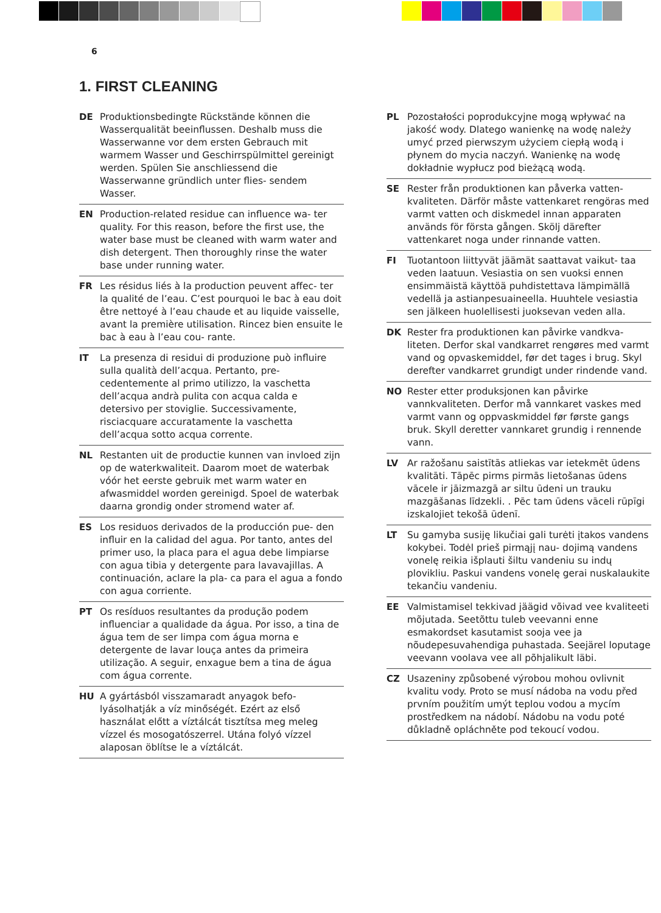6
1. FIRST CLEANING
DE Produktionsbedingte Rückstände können die Wasserqualität beeinflussen. Deshalb muss die Wasserwanne vor dem ersten Gebrauch mit warmem Wasser und Geschirrspülmittel gereinigt werden. Spülen Sie anschliessend die Wasserwanne gründlich unter flies- sendem Wasser.
EN Production-related residue can influence wa- ter quality. For this reason, before the first use, the water base must be cleaned with warm water and dish detergent. Then thoroughly rinse the water base under running water.
FR Les résidus liés à la production peuvent affec- ter la qualité de l’eau. C’est pourquoi le bac à eau doit être nettoyé à l’eau chaude et au liquide vaisselle, avant la première utilisation. Rincez bien ensuite le bac à eau à l’eau cou- rante.
IT La presenza di residui di produzione può influire sulla qualità dell’acqua. Pertanto, pre- cedentemente al primo utilizzo, la vaschetta dell’acqua andrà pulita con acqua calda e detersivo per stoviglie. Successivamente, risciacquare accuratamente la vaschetta dell’acqua sotto acqua corrente.
NL Restanten uit de productie kunnen van invloed zijn op de waterkwaliteit. Daarom moet de waterbak vóór het eerste gebruik met warm water en afwasmiddel worden gereinigd. Spoel de waterbak daarna grondig onder stromend water af.
ES Los residuos derivados de la producción pue- den influir en la calidad del agua. Por tanto, antes del primer uso, la placa para el agua debe limpiarse con agua tibia y detergente para lavavajillas. A continuación, aclare la pla- ca para el agua a fondo con agua corriente.
PT Os resíduos resultantes da produção podem influenciar a qualidade da água. Por isso, a tina de água tem de ser limpa com água morna e detergente de lavar louça antes da primeira utilização. A seguir, enxague bem a tina de água com água corrente.
HU A gyártásból visszamaradt anyagok befo- lyásolhatják a víz minőségét. Ezért az első használat előtt a víztálcát tisztítsa meg meleg vízzel és mosogatószerrel. Utána folyó vízzel alaposan öblítse le a víztálcát.
PL Pozostałości poprodukcyjne mogą wpływać na jakość wody. Dlatego wanienkę na wodę należy umyć przed pierwszym użyciem ciepłą wodą i płynem do mycia naczyń. Wanienkę na wodę dokładnie wypłucz pod bieżącą wodą.
SE Rester från produktionen kan påverka vatten- kvaliteten. Därför måste vattenkaret rengöras med varmt vatten och diskmedel innan apparaten används för första gången. Skölj därefter vattenkaret noga under rinnande vatten.
FI Tuotantoon liittyvät jäämät saattavat vaikut- taa veden laatuun. Vesiastia on sen vuoksi ennen ensimmäistä käyttöä puhdistettava lämpimällä vedellä ja astianpesuaineella. Huuhtele vesiastia sen jälkeen huolellisesti juoksevan veden alla.
DK Rester fra produktionen kan påvirke vandkva- liteten. Derfor skal vandkarret rengøres med varmt vand og opvaskemiddel, før det tages i brug. Skyl derefter vandkarret grundigt under rindende vand.
NO Rester etter produksjonen kan påvirke vannkvaliteten. Derfor må vannkaret vaskes med varmt vann og oppvaskmiddel før første gangs bruk. Skyll deretter vannkaret grundig i rennende vann.
LV Ar ražošanu saistītās atliekas var ietekmēt ūdens kvalitāti. Tāpēc pirms pirmās lietošanas ūdens vācele ir jāizmazgā ar siltu ūdeni un trauku mazgāšanas līdzekli. . Pēc tam ūdens vāceli rūpīgi izskalojiet tekošā ūdenī.
LT Su gamyba susiję likučiai gali turėti įtakos vandens kokybei. Todėl prieš pirmąjį nau- dojimą vandens vonelę reikia išplauti šiltu vandeniu su indų plovikliu. Paskui vandens vonelę gerai nuskalaukite tekančiu vandeniu.
EE Valmistamisel tekkivad jäägid võivad vee kvaliteeti mõjutada. Seetõttu tuleb veevanni enne esmakordset kasutamist sooja vee ja nõudepesuvahendiga puhastada. Seejärel loputage veevann voolava vee all põhjalikult läbi.
CZ Usazeniny způsobené výrobou mohou ovlivnit kvalitu vody. Proto se musí nádoba na vodu před prvním použitím umýt teplou vodou a mycím prostředkem na nádobí. Nádobu na vodu poté důkladně opláchněte pod tekoucí vodou.